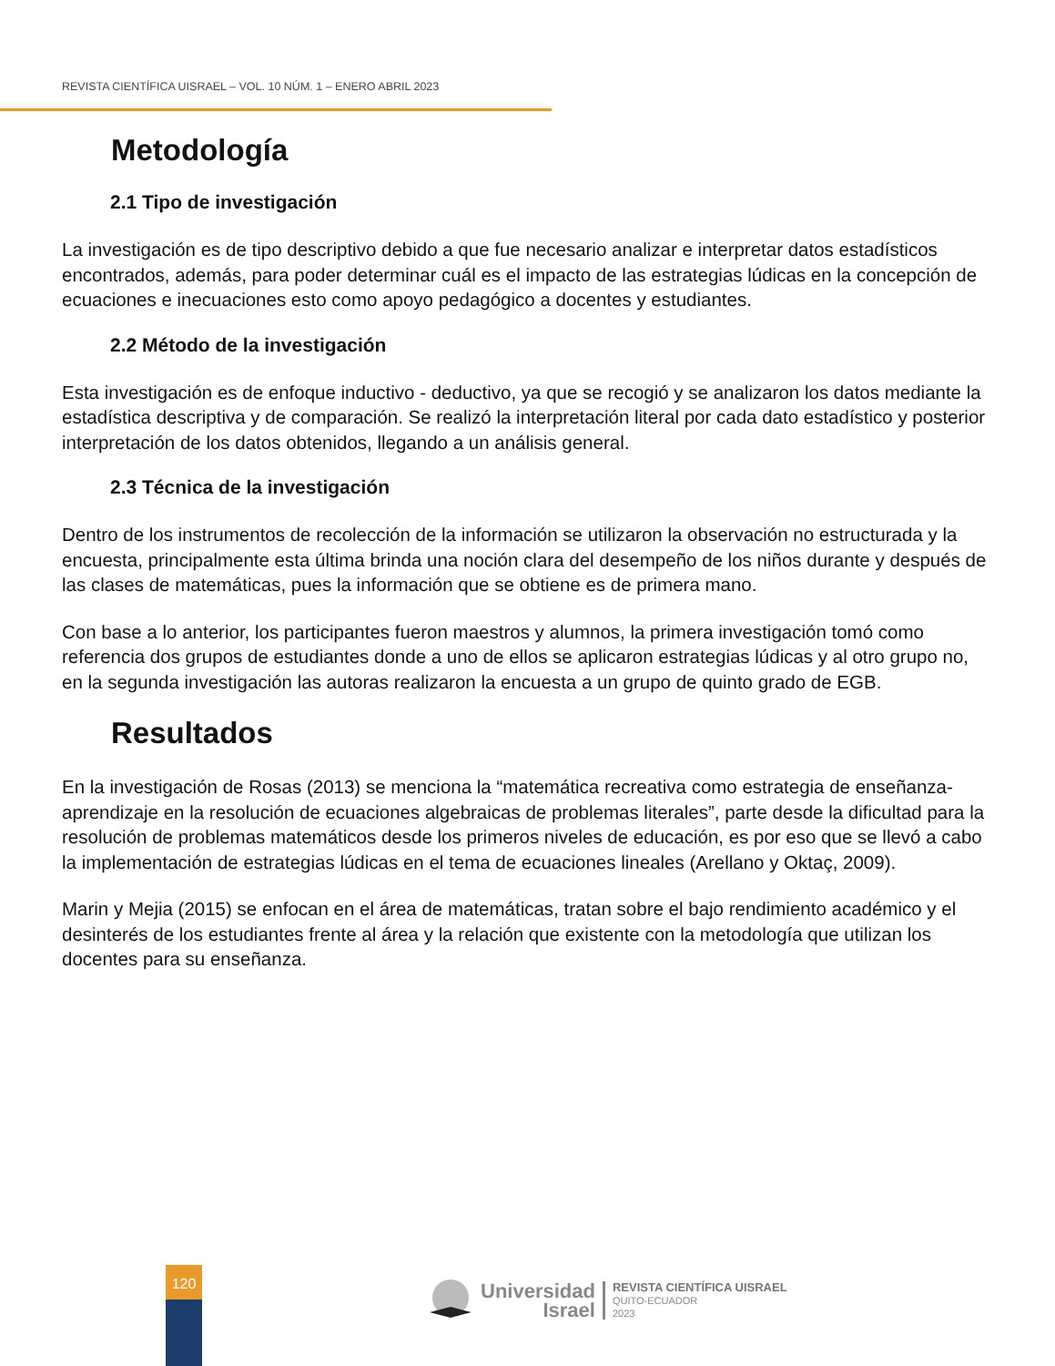REVISTA CIENTÍFICA UISRAEL – VOL. 10 NÚM. 1 – ENERO ABRIL 2023
Metodología
2.1 Tipo de investigación
La investigación es de tipo descriptivo debido a que fue necesario analizar e interpretar datos estadísticos encontrados, además, para poder determinar cuál es el impacto de las estrategias lúdicas en la concepción de ecuaciones e inecuaciones esto como apoyo pedagógico a docentes y estudiantes.
2.2 Método de la investigación
Esta investigación es de enfoque inductivo - deductivo, ya que se recogió y se analizaron los datos mediante la estadística descriptiva y de comparación. Se realizó la interpretación literal por cada dato estadístico y posterior interpretación de los datos obtenidos, llegando a un análisis general.
2.3 Técnica de la investigación
Dentro de los instrumentos de recolección de la información se utilizaron la observación no estructurada y la encuesta, principalmente esta última brinda una noción clara del desempeño de los niños durante y después de las clases de matemáticas, pues la información que se obtiene es de primera mano.
Con base a lo anterior, los participantes fueron maestros y alumnos, la primera investigación tomó como referencia dos grupos de estudiantes donde a uno de ellos se aplicaron estrategias lúdicas y al otro grupo no, en la segunda investigación las autoras realizaron la encuesta a un grupo de quinto grado de EGB.
Resultados
En la investigación de Rosas (2013) se menciona la “matemática recreativa como estrategia de enseñanza-aprendizaje en la resolución de ecuaciones algebraicas de problemas literales”, parte desde la dificultad para la resolución de problemas matemáticos desde los primeros niveles de educación, es por eso que se llevó a cabo la implementación de estrategias lúdicas en el tema de ecuaciones lineales (Arellano y Oktaç, 2009).
Marin y Mejia (2015) se enfocan en el área de matemáticas, tratan sobre el bajo rendimiento académico y el desinterés de los estudiantes frente al área y la relación que existente con la metodología que utilizan los docentes para su enseñanza.
120
Universidad
Israel
REVISTA CIENTÍFICA UISRAEL
QUITO-ECUADOR
2023